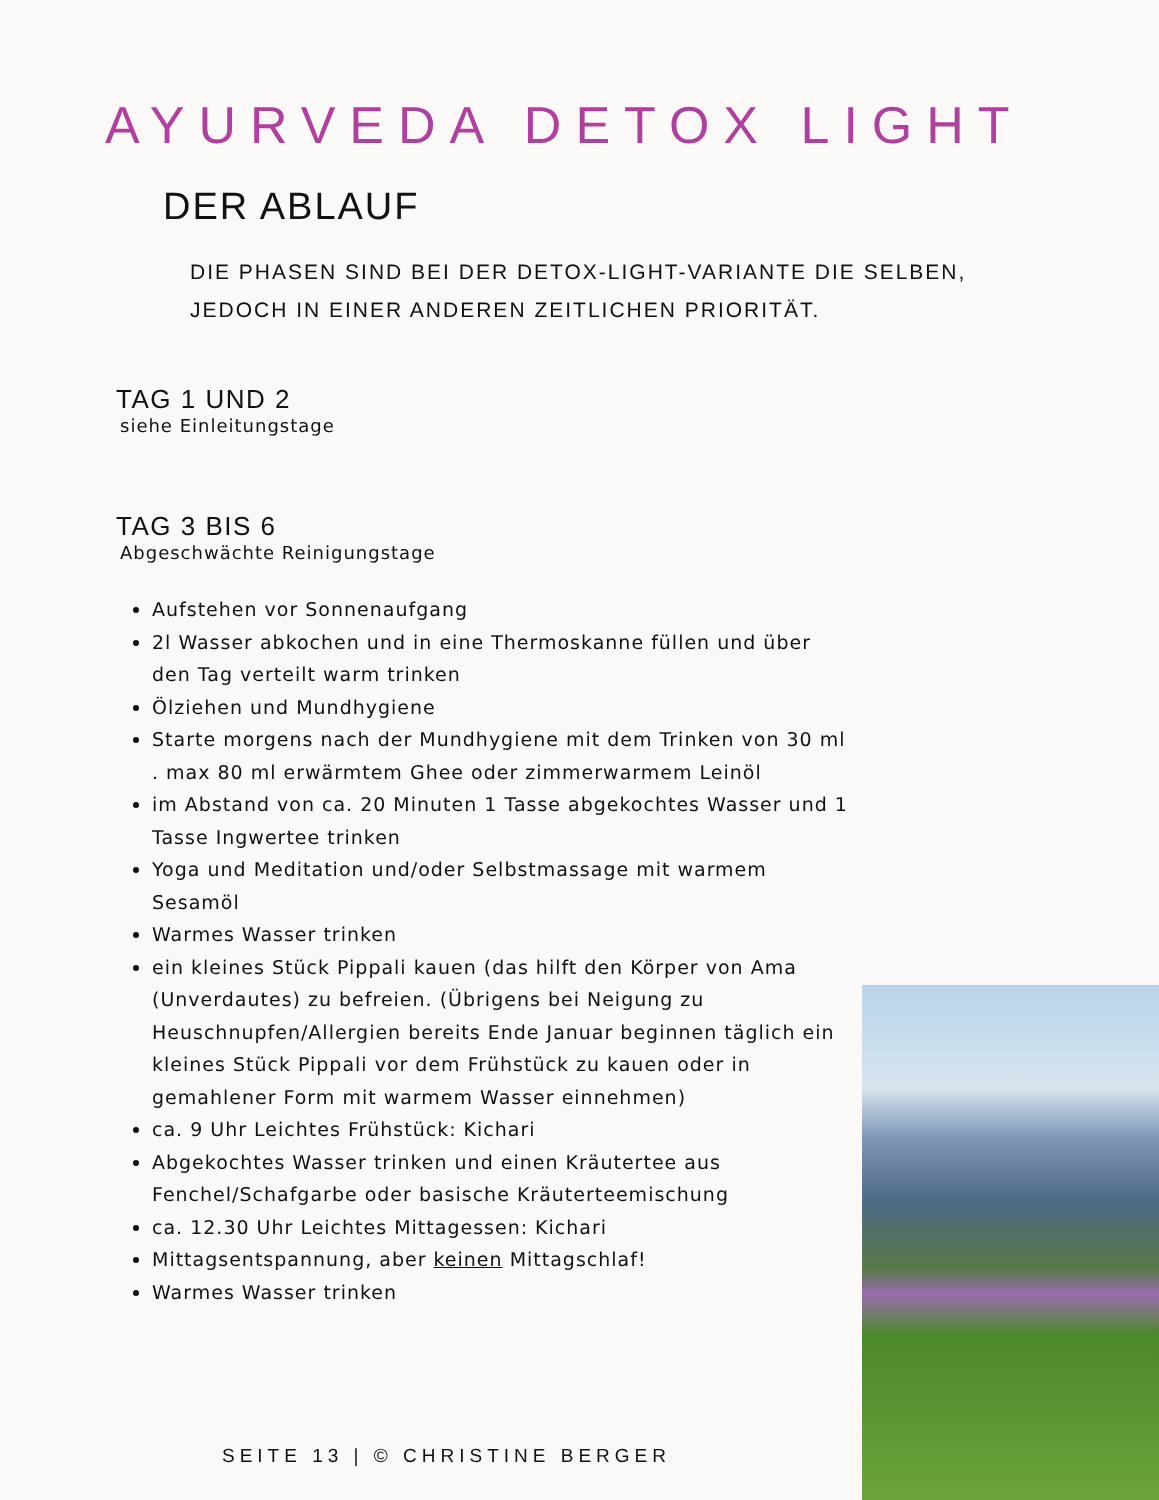AYURVEDA DETOX LIGHT
DER ABLAUF
DIE PHASEN SIND BEI DER DETOX-LIGHT-VARIANTE DIE SELBEN,
JEDOCH IN EINER ANDEREN ZEITLICHEN PRIORITÄT.
TAG 1 UND 2
siehe Einleitungstage
TAG 3 BIS 6
Abgeschwächte Reinigungstage
Aufstehen vor Sonnenaufgang
2l Wasser abkochen und in eine Thermoskanne füllen und über den Tag verteilt warm trinken
Ölziehen und Mundhygiene
Starte morgens nach der Mundhygiene mit dem Trinken von 30 ml . max 80 ml erwärmtem Ghee oder zimmerwarmem Leinöl
im Abstand von ca. 20 Minuten 1 Tasse abgekochtes Wasser und 1 Tasse Ingwertee trinken
Yoga und Meditation und/oder Selbstmassage mit warmem Sesamöl
Warmes Wasser trinken
ein kleines Stück Pippali kauen (das hilft den Körper von Ama (Unverdautes) zu befreien. (Übrigens bei Neigung zu Heuschnupfen/Allergien bereits Ende Januar beginnen täglich ein kleines Stück Pippali vor dem Frühstück zu kauen oder in gemahlener Form mit warmem Wasser einnehmen)
ca. 9 Uhr Leichtes Frühstück: Kichari
Abgekochtes Wasser trinken und einen Kräutertee aus Fenchel/Schafgarbe oder basische Kräuterteemischung
ca. 12.30 Uhr Leichtes Mittagessen: Kichari
Mittagsentspannung, aber keinen Mittagschlaf!
Warmes Wasser trinken
SEITE 13 | © CHRISTINE BERGER